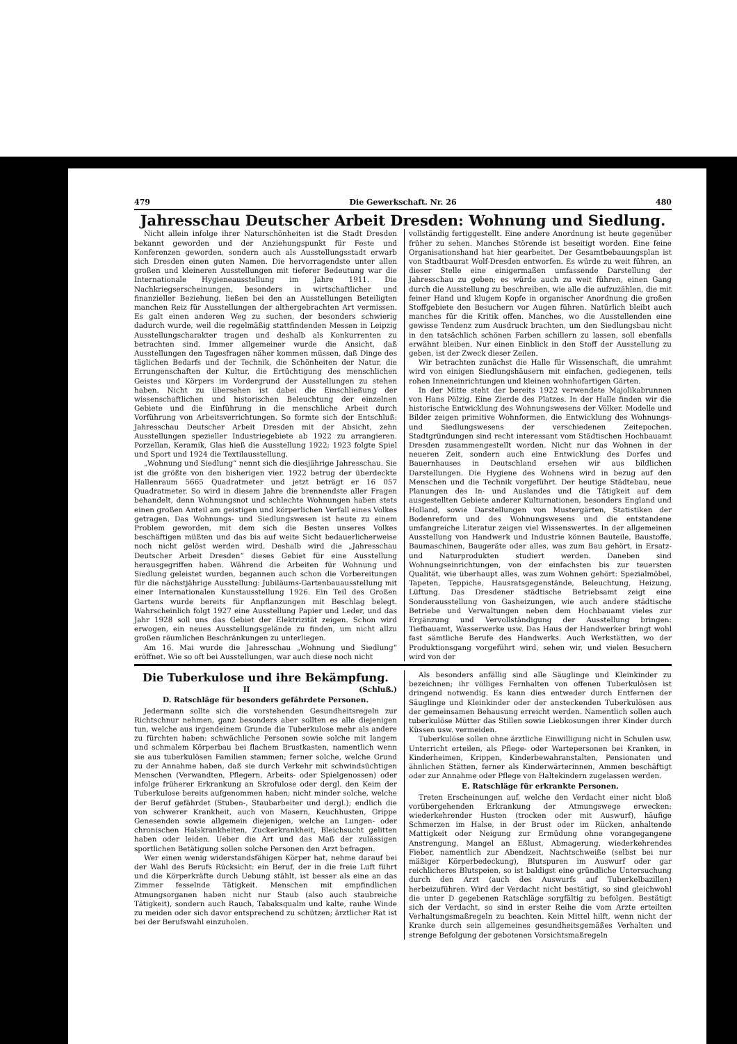479 Die Gewerkschaft. Nr. 26 480
Jahresschau Deutscher Arbeit Dresden: Wohnung und Siedlung.
Nicht allein infolge ihrer Naturschönheiten ist die Stadt Dresden bekannt geworden und der Anziehungspunkt für Feste und Konferenzen geworden, sondern auch als Ausstellungsstadt erwarb sich Dresden einen guten Namen. Die hervorragendste unter allen großen und kleineren Ausstellungen mit tieferer Bedeutung war die Internationale Hygieneausstellung im Jahre 1911. Die Nachkriegserscheinungen, besonders in wirtschaftlicher und finanzieller Beziehung, ließen bei den an Ausstellungen Beteiligten manchen Reiz für Ausstellungen der althergebrachten Art vermissen. Es galt einen anderen Weg zu suchen, der besonders schwierig dadurch wurde, weil die regelmäßig stattfindenden Messen in Leipzig Ausstellungscharakter tragen und deshalb als Konkurrenten zu betrachten sind. Immer allgemeiner wurde die Ansicht, daß Ausstellungen den Tagesfragen näher kommen müssen, daß Dinge des täglichen Bedarfs und der Technik, die Schönheiten der Natur, die Errungenschaften der Kultur, die Ertüchtigung des menschlichen Geistes und Körpers im Vordergrund der Ausstellungen zu stehen haben. Nicht zu übersehen ist dabei die Einschließung der wissenschaftlichen und historischen Beleuchtung der einzelnen Gebiete und die Einführung in die menschliche Arbeit durch Vorführung von Arbeitsverrichtungen. So formte sich der Entschluß: Jahresschau Deutscher Arbeit Dresden mit der Absicht, zehn Ausstellungen spezieller Industriegebiete ab 1922 zu arrangieren. Porzellan, Keramik, Glas hieß die Ausstellung 1922; 1923 folgte Spiel und Sport und 1924 die Textilausstellung.
„Wohnung und Siedlung“ nennt sich die diesjährige Jahresschau. Sie ist die größte von den bisherigen vier. 1922 betrug der überdeckte Hallenraum 5665 Quadratmeter und jetzt beträgt er 16 057 Quadratmeter. So wird in diesem Jahre die brennendste aller Fragen behandelt, denn Wohnungsnot und schlechte Wohnungen haben stets einen großen Anteil am geistigen und körperlichen Verfall eines Volkes getragen. Das Wohnungs- und Siedlungswesen ist heute zu einem Problem geworden, mit dem sich die Besten unseres Volkes beschäftigen müßten und das bis auf weite Sicht bedauerlicherweise noch nicht gelöst werden wird. Deshalb wird die „Jahresschau Deutscher Arbeit Dresden“ dieses Gebiet für eine Ausstellung herausgegriffen haben. Während die Arbeiten für Wohnung und Siedlung geleistet wurden, begannen auch schon die Vorbereitungen für die nächstjährige Ausstellung: Jubiläums-Gartenbauausstellung mit einer Internationalen Kunstausstellung 1926. Ein Teil des Großen Gartens wurde bereits für Anpflanzungen mit Beschlag belegt. Wahrscheinlich folgt 1927 eine Ausstellung Papier und Leder, und das Jahr 1928 soll uns das Gebiet der Elektrizität zeigen. Schon wird erwogen, ein neues Ausstellungsgelände zu finden, um nicht allzu großen räumlichen Beschränkungen zu unterliegen.
Am 16. Mai wurde die Jahresschau „Wohnung und Siedlung“ eröffnet. Wie so oft bei Ausstellungen, war auch diese noch nicht
vollständig fertiggestellt. Eine andere Anordnung ist heute gegenüber früher zu sehen. Manches Störende ist beseitigt worden. Eine feine Organisationshand hat hier gearbeitet. Der Gesamtbebauungsplan ist von Stadtbaurat Wolf-Dresden entworfen. Es würde zu weit führen, an dieser Stelle eine einigermaßen umfassende Darstellung der Jahresschau zu geben; es würde auch zu weit führen, einen Gang durch die Ausstellung zu beschreiben, wie alle die aufzuzählen, die mit feiner Hand und klugem Kopfe in organischer Anordnung die großen Stoffgebiete den Besuchern vor Augen führen. Natürlich bleibt auch manches für die Kritik offen. Manches, wo die Ausstellenden eine gewisse Tendenz zum Ausdruck brachten, um den Siedlungsbau nicht in den tatsächlich schönen Farben schillern zu lassen, soll ebenfalls erwähnt bleiben. Nur einen Einblick in den Stoff der Ausstellung zu geben, ist der Zweck dieser Zeilen.
Wir betrachten zunächst die Halle für Wissenschaft, die umrahmt wird von einigen Siedlungshäusern mit einfachen, gediegenen, teils rohen Inneneinrichtungen und kleinen wohnhofartigen Gärten.
In der Mitte steht der bereits 1922 verwendete Majolikabrunnen von Hans Pölzig. Eine Zierde des Platzes. In der Halle finden wir die historische Entwicklung des Wohnungswesens der Völker. Modelle und Bilder zeigen primitive Wohnformen, die Entwicklung des Wohnungs- und Siedlungswesens der verschiedenen Zeitepochen. Stadtgründungen sind recht interessant vom Städtischen Hochbauamt Dresden zusammengestellt worden. Nicht nur das Wohnen in der neueren Zeit, sondern auch eine Entwicklung des Dorfes und Bauernhauses in Deutschland ersehen wir aus bildlichen Darstellungen. Die Hygiene des Wohnens wird in bezug auf den Menschen und die Technik vorgeführt. Der heutige Städtebau, neue Planungen des In- und Auslandes und die Tätigkeit auf dem ausgestellten Gebiete anderer Kulturnationen, besonders England und Holland, sowie Darstellungen von Mustergärten, Statistiken der Bodenreform und des Wohnungswesens und die entstandene umfangreiche Literatur zeigen viel Wissenswertes. In der allgemeinen Ausstellung von Handwerk und Industrie können Bauteile, Baustoffe, Baumaschinen, Baugeräte oder alles, was zum Bau gehört, in Ersatz- und Naturprodukten studiert werden. Daneben sind Wohnungseinrichtungen, von der einfachsten bis zur teuersten Qualität, wie überhaupt alles, was zum Wohnen gehört: Spezialmöbel, Tapeten, Teppiche, Hausratsgegenstände, Beleuchtung, Heizung, Lüftung. Das Dresdener städtische Betriebsamt zeigt eine Sonderausstellung von Gasheizungen, wie auch andere städtische Betriebe und Verwaltungen neben dem Hochbauamt vieles zur Ergänzung und Vervollständigung der Ausstellung bringen: Tiefbauamt, Wasserwerke usw. Das Haus der Handwerker bringt wohl fast sämtliche Berufe des Handwerks. Auch Werkstätten, wo der Produktionsgang vorgeführt wird, sehen wir, und vielen Besuchern wird von der
Die Tuberkulose und ihre Bekämpfung.
II (Schluß.)
D. Ratschläge für besonders gefährdete Personen.
Jedermann sollte sich die vorstehenden Gesundheitsregeln zur Richtschnur nehmen, ganz besonders aber sollten es alle diejenigen tun, welche aus irgendeinem Grunde die Tuberkulose mehr als andere zu fürchten haben: schwächliche Personen sowie solche mit langem und schmalem Körperbau bei flachem Brustkasten, namentlich wenn sie aus tuberkulösen Familien stammen; ferner solche, welche Grund zu der Annahme haben, daß sie durch Verkehr mit schwindsüchtigen Menschen (Verwandten, Pflegern, Arbeits- oder Spielgenossen) oder infolge früherer Erkrankung an Skrofulose oder dergl. den Keim der Tuberkulose bereits aufgenommen haben; nicht minder solche, welche der Beruf gefährdet (Stuben-, Staubarbeiter und dergl.); endlich die von schwerer Krankheit, auch von Masern, Keuchhusten, Grippe Genesenden sowie allgemein diejenigen, welche an Lungen- oder chronischen Halskrankheiten, Zuckerkrankheit, Bleichsucht gelitten haben oder leiden. Ueber die Art und das Maß der zulässigen sportlichen Betätigung sollen solche Personen den Arzt befragen.
Wer einen wenig widerstandsfähigen Körper hat, nehme darauf bei der Wahl des Berufs Rücksicht: ein Beruf, der in die freie Luft führt und die Körperkräfte durch Uebung stählt, ist besser als eine an das Zimmer fesselnde Tätigkeit. Menschen mit empfindlichen Atmungsorganen haben nicht nur Staub (also auch staubreiche Tätigkeit), sondern auch Rauch, Tabaksqualm und kalte, rauhe Winde zu meiden oder sich davor entsprechend zu schützen; ärztlicher Rat ist bei der Berufswahl einzuholen.
Als besonders anfällig sind alle Säuglinge und Kleinkinder zu bezeichnen; ihr völliges Fernhalten von offenen Tuberkulösen ist dringend notwendig. Es kann dies entweder durch Entfernen der Säuglinge und Kleinkinder oder der ansteckenden Tuberkulösen aus der gemeinsamen Behausung erreicht werden. Namentlich sollen auch tuberkulöse Mütter das Stillen sowie Liebkosungen ihrer Kinder durch Küssen usw. vermeiden.
Tuberkulöse sollen ohne ärztliche Einwilligung nicht in Schulen usw. Unterricht erteilen, als Pflege- oder Wartepersonen bei Kranken, in Kinderheimen, Krippen, Kinderbewahranstalten, Pensionaten und ähnlichen Stätten, ferner als Kinderwärterinnen, Ammen beschäftigt oder zur Annahme oder Pflege von Haltekindern zugelassen werden.
E. Ratschläge für erkrankte Personen.
Treten Erscheinungen auf, welche den Verdacht einer nicht bloß vorübergehenden Erkrankung der Atmungswege erwecken: wiederkehrender Husten (trocken oder mit Auswurf), häufige Schmerzen im Halse, in der Brust oder im Rücken, anhaltende Mattigkeit oder Neigung zur Ermüdung ohne vorangegangene Anstrengung, Mangel an Eßlust, Abmagerung, wiederkehrendes Fieber, namentlich zur Abendzeit, Nachtschweiße (selbst bei nur mäßiger Körperbedeckung), Blutspuren im Auswurf oder gar reichlicheres Blutspeien, so ist baldigst eine gründliche Untersuchung durch den Arzt (auch des Auswurfs auf Tuberkelbazillen) herbeizuführen. Wird der Verdacht nicht bestätigt, so sind gleichwohl die unter D gegebenen Ratschläge sorgfältig zu befolgen. Bestätigt sich der Verdacht, so sind in erster Reihe die vom Arzte erteilten Verhaltungsmaßregeln zu beachten. Kein Mittel hilft, wenn nicht der Kranke durch sein allgemeines gesundheitsgemäßes Verhalten und strenge Befolgung der gebotenen Vorsichtsmaßregeln